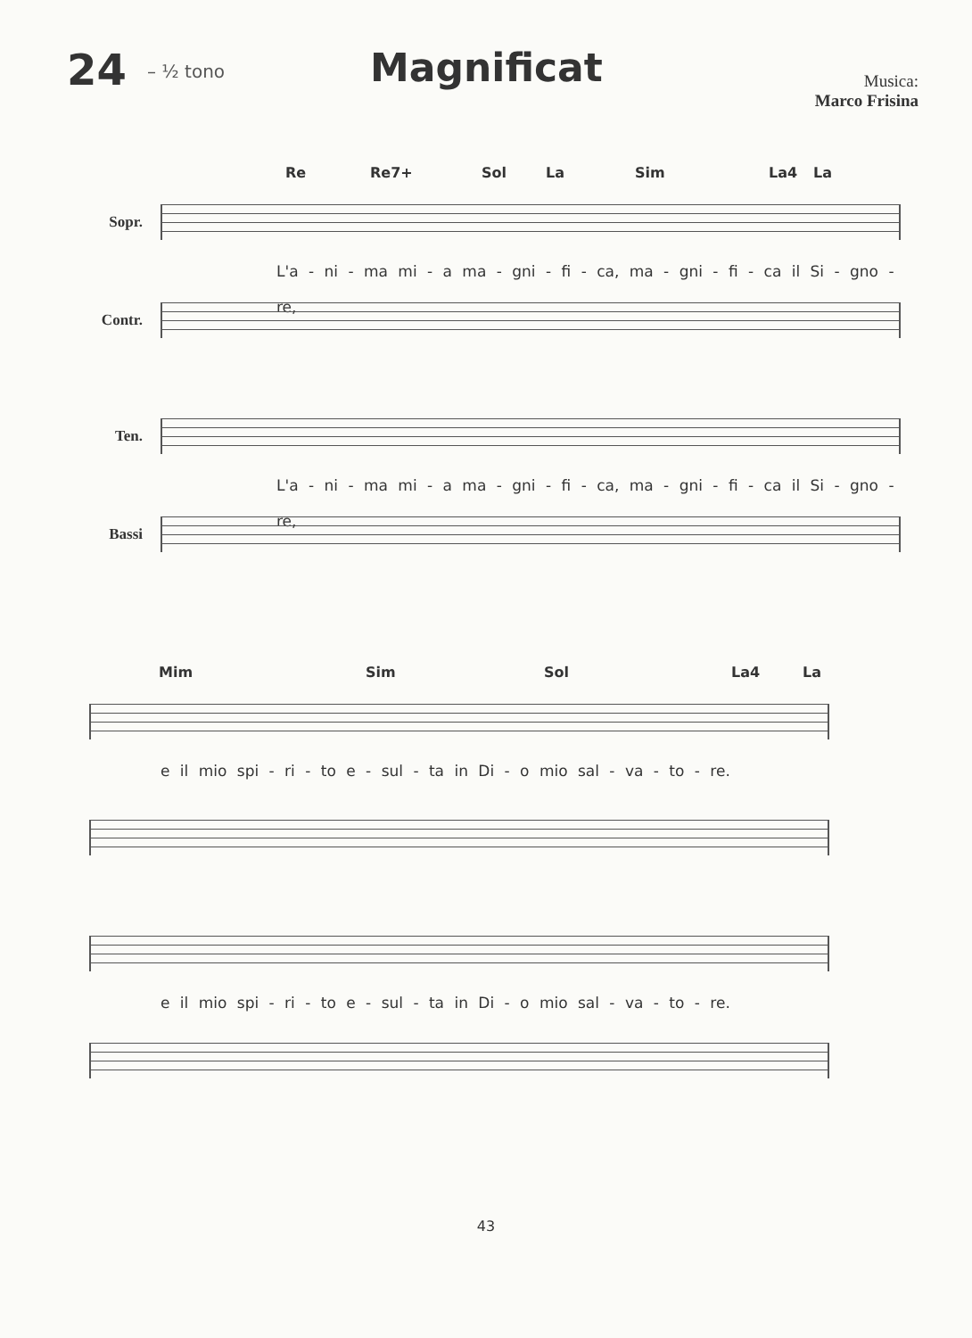24
– ½ tono
Magnificat
Musica:
Marco Frisina
Re Re7+ Sol La Sim La4 La
Sopr.
L'a - ni - ma mi - a ma - gni - fi - ca, ma - gni - fi - ca il Si - gno - re,
Contr.
Ten.
L'a - ni - ma mi - a ma - gni - fi - ca, ma - gni - fi - ca il Si - gno - re,
Bassi
Mim Sim Sol La4 La
e il mio spi - ri - to e - sul - ta in Di - o mio sal - va - to - re.
e il mio spi - ri - to e - sul - ta in Di - o mio sal - va - to - re.
43